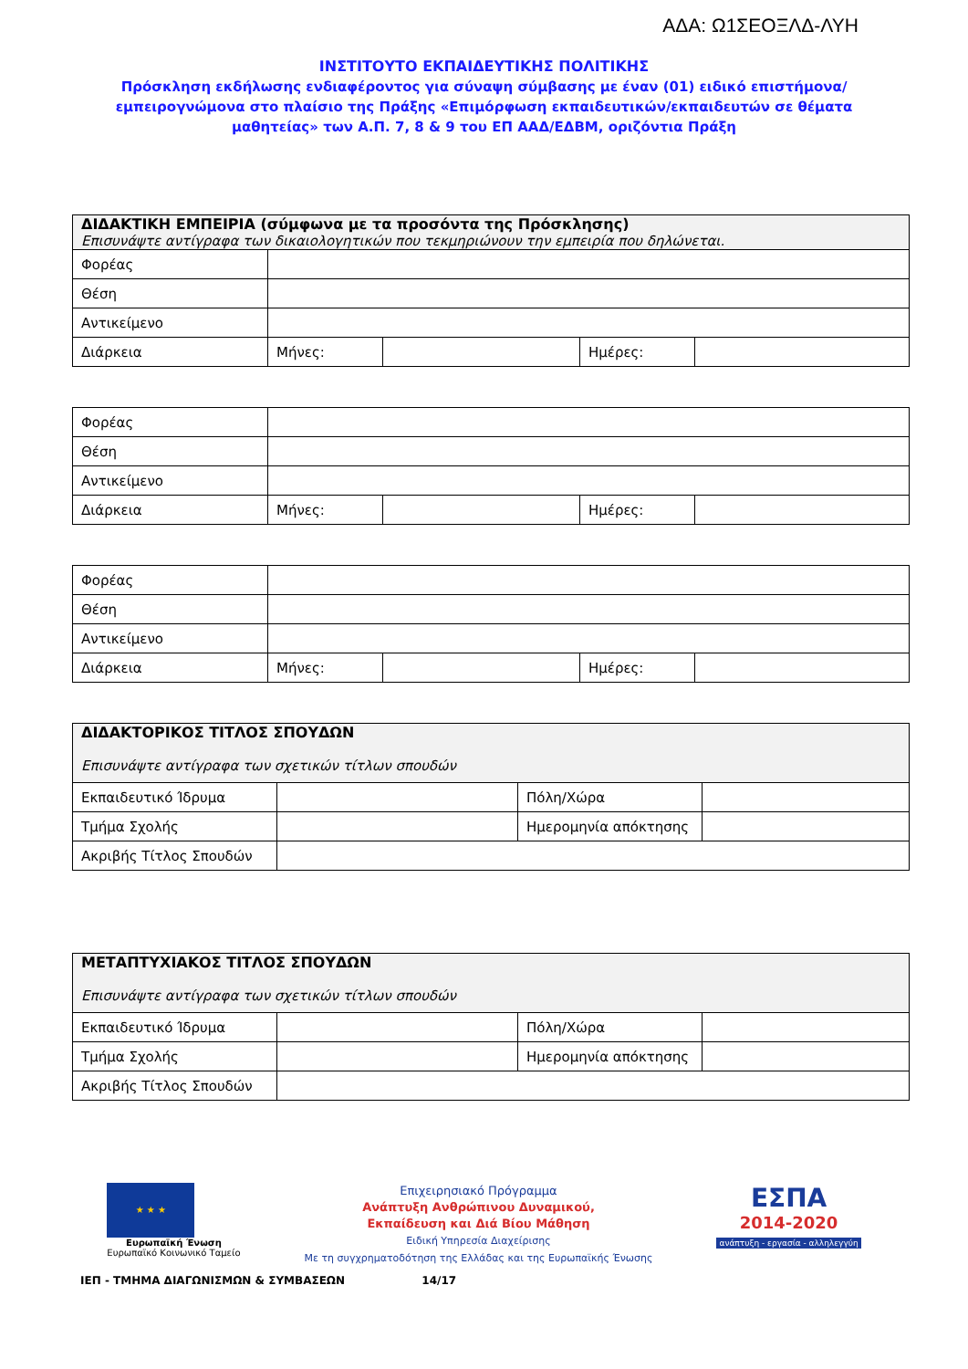ΑΔΑ: Ω1ΣΕΟΞΛΔ-ΛΥΗ
ΙΝΣΤΙΤΟΥΤΟ ΕΚΠΑΙΔΕΥΤΙΚΗΣ ΠΟΛΙΤΙΚΗΣ
Πρόσκληση εκδήλωσης ενδιαφέροντος για σύναψη σύμβασης με έναν (01) ειδικό επιστήμονα/εμπειρογνώμονα στο πλαίσιο της Πράξης «Επιμόρφωση εκπαιδευτικών/εκπαιδευτών σε θέματα μαθητείας» των Α.Π. 7, 8 & 9 του ΕΠ ΑΑΔ/ΕΔΒΜ, οριζόντια Πράξη
| ΔΙΔΑΚΤΙΚΗ ΕΜΠΕΙΡΙΑ (σύμφωνα με τα προσόντα της Πρόσκλησης) Επισυνάψτε αντίγραφα των δικαιολογητικών που τεκμηριώνουν την εμπειρία που δηλώνεται. | | | | |
| Φορέας | | | | |
| Θέση | | | | |
| Αντικείμενο | | | | |
| Διάρκεια | Μήνες: | | Ημέρες: | |
| Φορέας | | | | |
| Θέση | | | | |
| Αντικείμενο | | | | |
| Διάρκεια | Μήνες: | | Ημέρες: | |
| Φορέας | | | | |
| Θέση | | | | |
| Αντικείμενο | | | | |
| Διάρκεια | Μήνες: | | Ημέρες: | |
| ΔΙΔΑΚΤΟΡΙΚΟΣ ΤΙΤΛΟΣ ΣΠΟΥΔΩΝ Επισυνάψτε αντίγραφα των σχετικών τίτλων σπουδών | | | |
| Εκπαιδευτικό Ίδρυμα | | Πόλη/Χώρα | |
| Τμήμα Σχολής | | Ημερομηνία απόκτησης | |
| Ακριβής Τίτλος Σπουδών | | | |
| ΜΕΤΑΠΤΥΧΙΑΚΟΣ ΤΙΤΛΟΣ ΣΠΟΥΔΩΝ Επισυνάψτε αντίγραφα των σχετικών τίτλων σπουδών | | | |
| Εκπαιδευτικό Ίδρυμα | | Πόλη/Χώρα | |
| Τμήμα Σχολής | | Ημερομηνία απόκτησης | |
| Ακριβής Τίτλος Σπουδών | | | |
★ ★ ★
Ευρωπαϊκή Ένωση
Ευρωπαϊκό Κοινωνικό Ταμείο
Επιχειρησιακό Πρόγραμμα
Ανάπτυξη Ανθρώπινου Δυναμικού,
Εκπαίδευση και Διά Βίου Μάθηση
Ειδική Υπηρεσία Διαχείρισης
Με τη συγχρηματοδότηση της Ελλάδας και της Ευρωπαϊκής Ένωσης
ΕΣΠΑ
2014-2020
ανάπτυξη - εργασία - αλληλεγγύη
ΙΕΠ - ΤΜΗΜΑ ΔΙΑΓΩΝΙΣΜΩΝ & ΣΥΜΒΑΣΕΩΝ 14/17